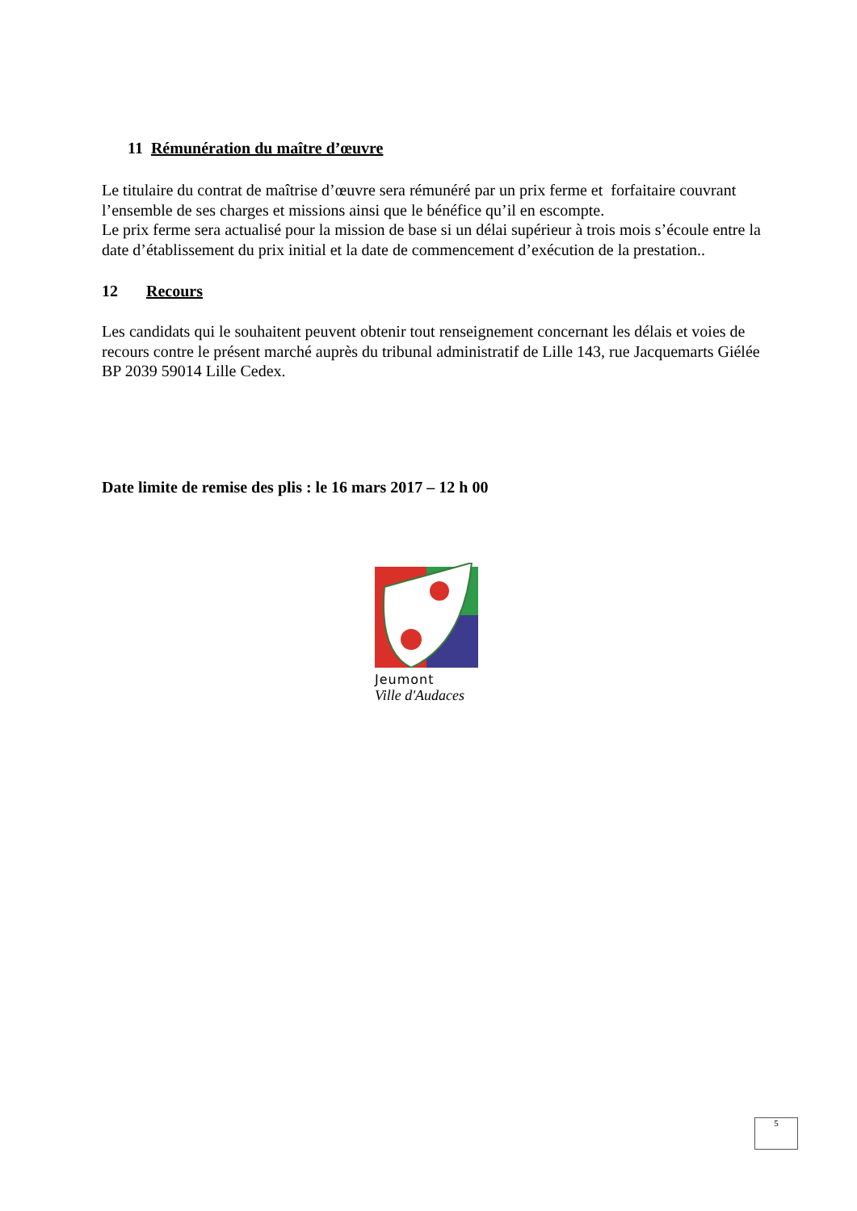11 Rémunération du maître d’œuvre
Le titulaire du contrat de maîtrise d’œuvre sera rémunéré par un prix ferme et forfaitaire couvrant l’ensemble de ses charges et missions ainsi que le bénéfice qu’il en escompte.
Le prix ferme sera actualisé pour la mission de base si un délai supérieur à trois mois s’écoule entre la date d’établissement du prix initial et la date de commencement d’exécution de la prestation..
12 Recours
Les candidats qui le souhaitent peuvent obtenir tout renseignement concernant les délais et voies de recours contre le présent marché auprès du tribunal administratif de Lille 143, rue Jacquemarts Giélée BP 2039 59014 Lille Cedex.
Date limite de remise des plis : le 16 mars 2017 – 12 h 00
Jeumont
Ville d'Audaces
5